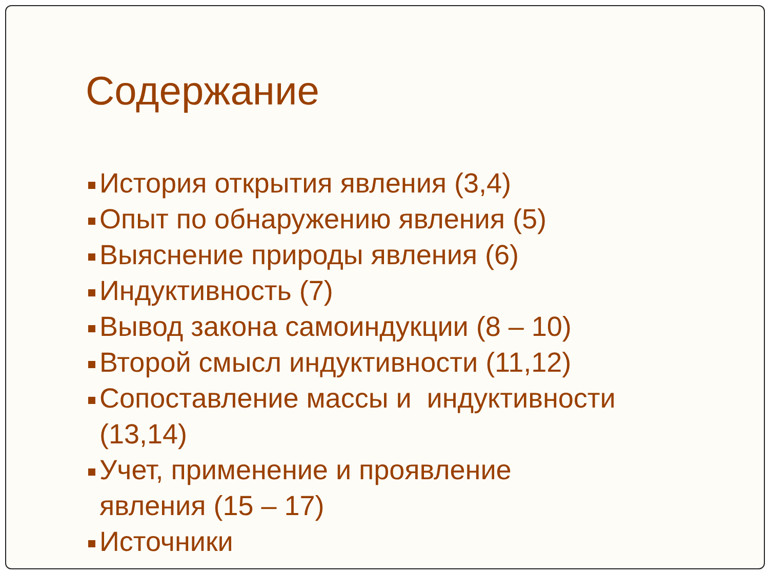Содержание
История открытия явления (3,4)
Опыт по обнаружению явления (5)
Выяснение природы явления (6)
Индуктивность (7)
Вывод закона самоиндукции (8 – 10)
Второй смысл индуктивности (11,12)
Сопоставление массы и индуктивности (13,14)
Учет, применение и проявление
явления (15 – 17)
Источники